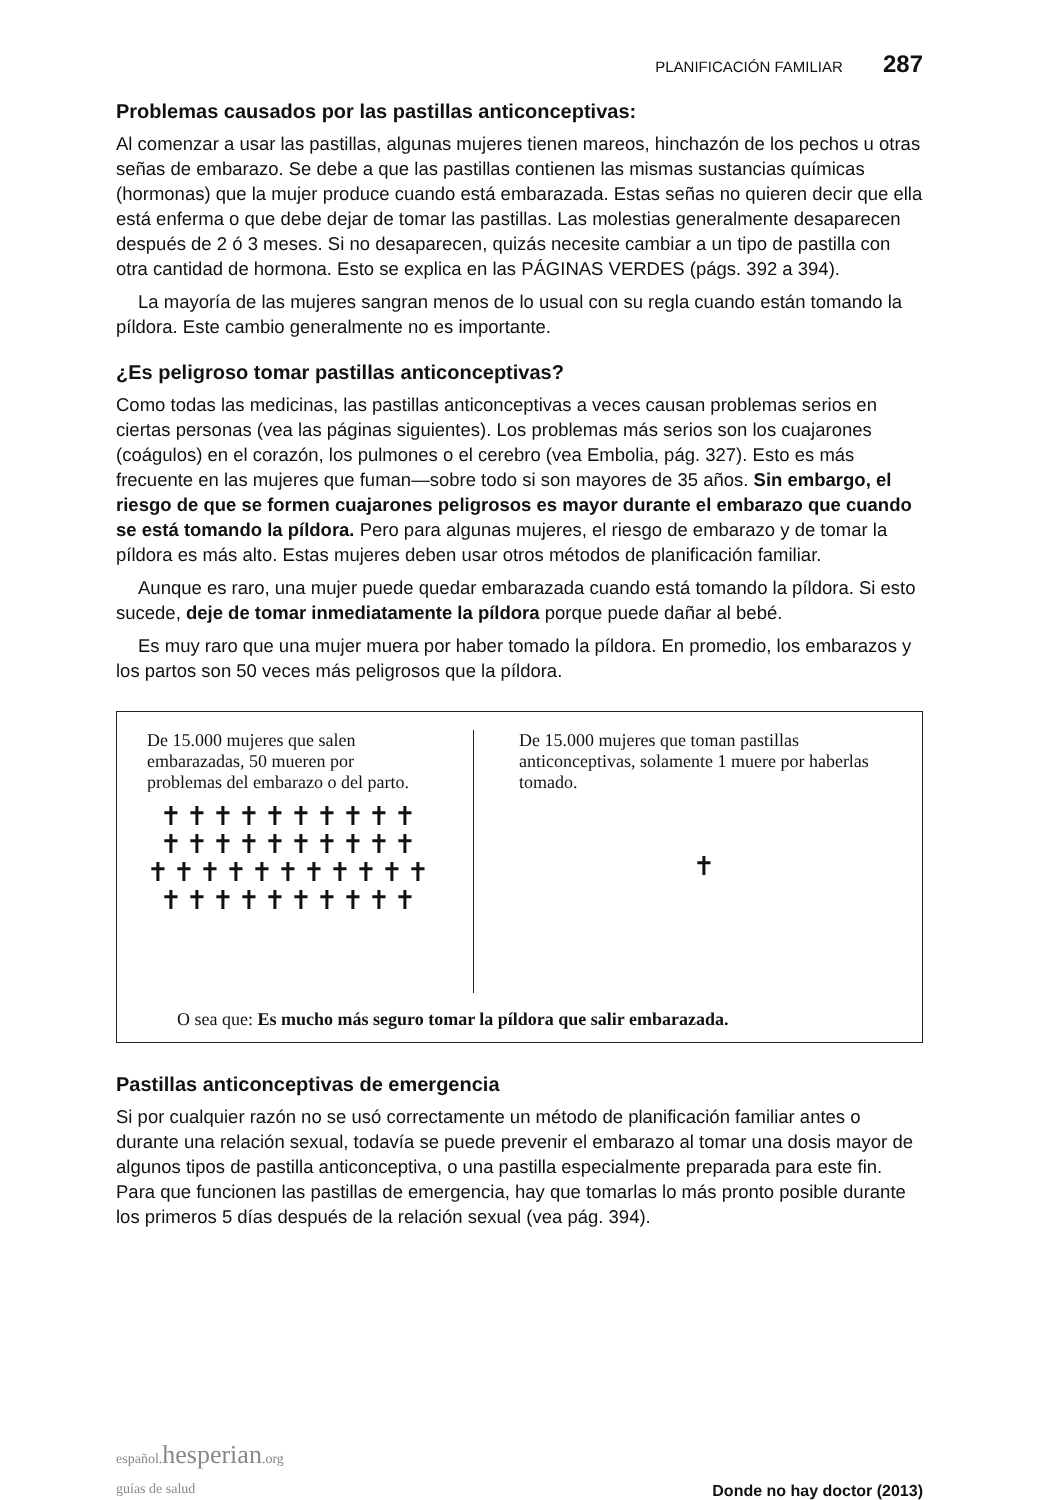PLANIFICACIÓN FAMILIAR 287
Problemas causados por las pastillas anticonceptivas:
Al comenzar a usar las pastillas, algunas mujeres tienen mareos, hinchazón de los pechos u otras señas de embarazo. Se debe a que las pastillas contienen las mismas sustancias químicas (hormonas) que la mujer produce cuando está embarazada. Estas señas no quieren decir que ella está enferma o que debe dejar de tomar las pastillas. Las molestias generalmente desaparecen después de 2 ó 3 meses. Si no desaparecen, quizás necesite cambiar a un tipo de pastilla con otra cantidad de hormona. Esto se explica en las PÁGINAS VERDES (págs. 392 a 394).
La mayoría de las mujeres sangran menos de lo usual con su regla cuando están tomando la píldora. Este cambio generalmente no es importante.
¿Es peligroso tomar pastillas anticonceptivas?
Como todas las medicinas, las pastillas anticonceptivas a veces causan problemas serios en ciertas personas (vea las páginas siguientes). Los problemas más serios son los cuajarones (coágulos) en el corazón, los pulmones o el cerebro (vea Embolia, pág. 327). Esto es más frecuente en las mujeres que fuman—sobre todo si son mayores de 35 años. Sin embargo, el riesgo de que se formen cuajarones peligrosos es mayor durante el embarazo que cuando se está tomando la píldora. Pero para algunas mujeres, el riesgo de embarazo y de tomar la píldora es más alto. Estas mujeres deben usar otros métodos de planificación familiar.
Aunque es raro, una mujer puede quedar embarazada cuando está tomando la píldora. Si esto sucede, deje de tomar inmediatamente la píldora porque puede dañar al bebé.
Es muy raro que una mujer muera por haber tomado la píldora. En promedio, los embarazos y los partos son 50 veces más peligrosos que la píldora.
De 15.000 mujeres que salen embarazadas, 50 mueren por problemas del embarazo o del parto.
✝✝✝✝✝✝✝✝✝✝
✝✝✝✝✝✝✝✝✝✝
✝✝✝✝✝✝✝✝✝✝✝
✝✝✝✝✝✝✝✝✝✝
De 15.000 mujeres que toman pastillas anticonceptivas, solamente 1 muere por haberlas tomado.
✝
O sea que: Es mucho más seguro tomar la píldora que salir embarazada.
Pastillas anticonceptivas de emergencia
Si por cualquier razón no se usó correctamente un método de planificación familiar antes o durante una relación sexual, todavía se puede prevenir el embarazo al tomar una dosis mayor de algunos tipos de pastilla anticonceptiva, o una pastilla especialmente preparada para este fin. Para que funcionen las pastillas de emergencia, hay que tomarlas lo más pronto posible durante los primeros 5 días después de la relación sexual (vea pág. 394).
español. hesperian.org
guías de salud
Donde no hay doctor (2013)